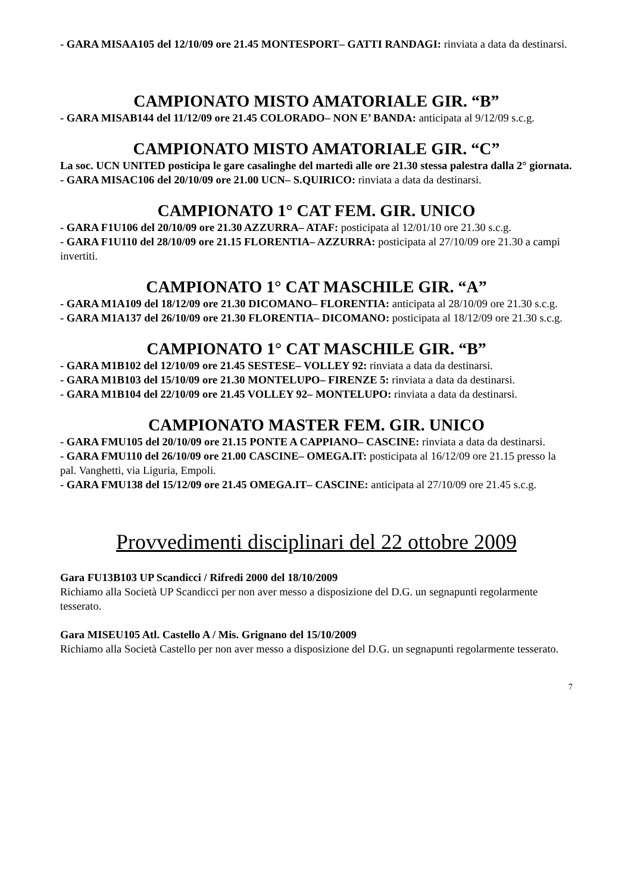- GARA MISAA105 del 12/10/09 ore 21.45 MONTESPORT– GATTI RANDAGI: rinviata a data da destinarsi.
CAMPIONATO MISTO AMATORIALE GIR. “B”
- GARA MISAB144 del 11/12/09 ore 21.45 COLORADO– NON E’ BANDA: anticipata al 9/12/09 s.c.g.
CAMPIONATO MISTO AMATORIALE GIR. “C”
La soc. UCN UNITED posticipa le gare casalinghe del martedì alle ore 21.30 stessa palestra dalla 2° giornata.
- GARA MISAC106 del 20/10/09 ore 21.00 UCN– S.QUIRICO: rinviata a data da destinarsi.
CAMPIONATO 1° CAT FEM. GIR. UNICO
- GARA F1U106 del 20/10/09 ore 21.30 AZZURRA– ATAF: posticipata al 12/01/10 ore 21.30 s.c.g.
- GARA F1U110 del 28/10/09 ore 21.15 FLORENTIA– AZZURRA: posticipata al 27/10/09 ore 21.30 a campi invertiti.
CAMPIONATO 1° CAT MASCHILE GIR. “A”
- GARA M1A109 del 18/12/09 ore 21.30 DICOMANO– FLORENTIA: anticipata al 28/10/09 ore 21.30 s.c.g.
- GARA M1A137 del 26/10/09 ore 21.30 FLORENTIA– DICOMANO: posticipata al 18/12/09 ore 21.30 s.c.g.
CAMPIONATO 1° CAT MASCHILE GIR. “B”
- GARA M1B102 del 12/10/09 ore 21.45 SESTESE– VOLLEY 92: rinviata a data da destinarsi.
- GARA M1B103 del 15/10/09 ore 21.30 MONTELUPO– FIRENZE 5: rinviata a data da destinarsi.
- GARA M1B104 del 22/10/09 ore 21.45 VOLLEY 92– MONTELUPO: rinviata a data da destinarsi.
CAMPIONATO MASTER FEM. GIR. UNICO
- GARA FMU105 del 20/10/09 ore 21.15 PONTE A CAPPIANO– CASCINE: rinviata a data da destinarsi.
- GARA FMU110 del 26/10/09 ore 21.00 CASCINE– OMEGA.IT: posticipata al 16/12/09 ore 21.15 presso la pal. Vanghetti, via Liguria, Empoli.
- GARA FMU138 del 15/12/09 ore 21.45 OMEGA.IT– CASCINE: anticipata al 27/10/09 ore 21.45 s.c.g.
Provvedimenti disciplinari del 22 ottobre 2009
Gara FU13B103 UP Scandicci / Rifredi 2000 del 18/10/2009
Richiamo alla Società UP Scandicci per non aver messo a disposizione del D.G. un segnapunti regolarmente tesserato.
Gara MISEU105 Atl. Castello A / Mis. Grignano del 15/10/2009
Richiamo alla Società Castello per non aver messo a disposizione del D.G. un segnapunti regolarmente tesserato.
7